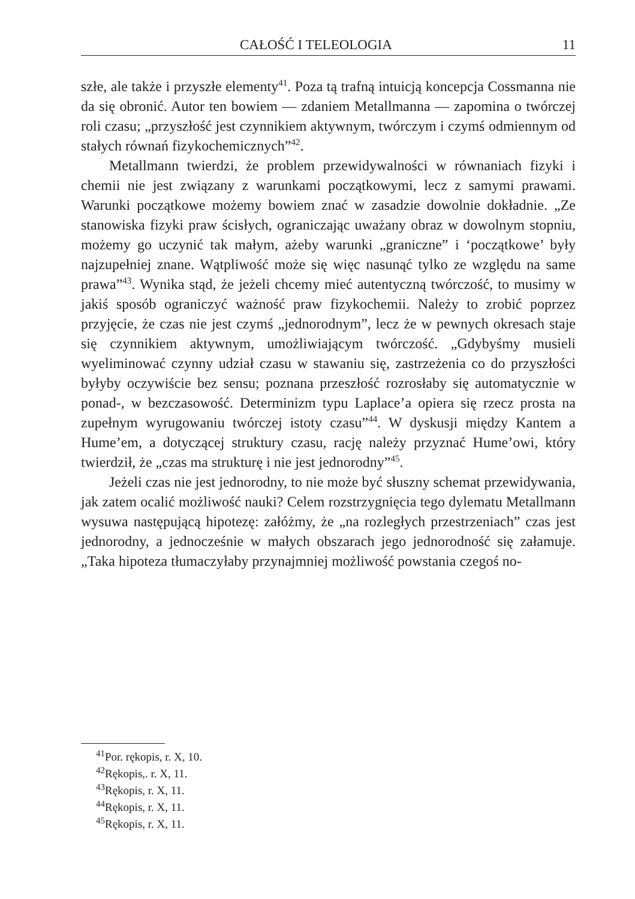CAŁOŚĆ I TELEOLOGIA 11
szłe, ale także i przyszłe elementy<sup>41</sup>. Poza tą trafną intuicją koncepcja Cossmanna nie da się obronić. Autor ten bowiem — zdaniem Metallmanna — zapomina o twórczej roli czasu; „przyszłość jest czynnikiem aktywnym, twórczym i czymś odmiennym od stałych równań fizykochemicznych”<sup>42</sup>.
Metallmann twierdzi, że problem przewidywalności w równaniach fizyki i chemii nie jest związany z warunkami początkowymi, lecz z samymi prawami. Warunki początkowe możemy bowiem znać w zasadzie dowolnie dokładnie. „Ze stanowiska fizyki praw ścisłych, ograniczając uważany obraz w dowolnym stopniu, możemy go uczynić tak małym, ażeby warunki „graniczne” i ‘początkowe’ były najzupełniej znane. Wątpliwość może się więc nasunąć tylko ze względu na same prawa”<sup>43</sup>. Wynika stąd, że jeżeli chcemy mieć autentyczną twórczość, to musimy w jakiś sposób ograniczyć ważność praw fizykochemii. Należy to zrobić poprzez przyjęcie, że czas nie jest czymś „jednorodnym”, lecz że w pewnych okresach staje się czynnikiem aktywnym, umożliwiającym twórczość. „Gdybyśmy musieli wyeliminować czynny udział czasu w stawaniu się, zastrzeżenia co do przyszłości byłyby oczywiście bez sensu; poznana przeszłość rozrosłaby się automatycznie w ponad-, w bezczasowość. Determinizm typu Laplace’a opiera się rzecz prosta na zupełnym wyrugowaniu twórczej istoty czasu”<sup>44</sup>. W dyskusji między Kantem a Hume’em, a dotyczącej struktury czasu, rację należy przyznać Hume’owi, który twierdził, że „czas ma strukturę i nie jest jednorodny”<sup>45</sup>.
Jeżeli czas nie jest jednorodny, to nie może być słuszny schemat przewidywania, jak zatem ocalić możliwość nauki? Celem rozstrzygnięcia tego dylematu Metallmann wysuwa następującą hipotezę: załóżmy, że „na rozległych przestrzeniach” czas jest jednorodny, a jednocześnie w małych obszarach jego jednorodność się załamuje. „Taka hipoteza tłumaczyłaby przynajmniej możliwość powstania czegoś no-
<sup>41</sup> Por. rękopis, r. X, 10.
<sup>42</sup> Rękopis,. r. X, 11.
<sup>43</sup> Rękopis, r. X, 11.
<sup>44</sup> Rękopis, r. X, 11.
<sup>45</sup> Rękopis, r. X, 11.